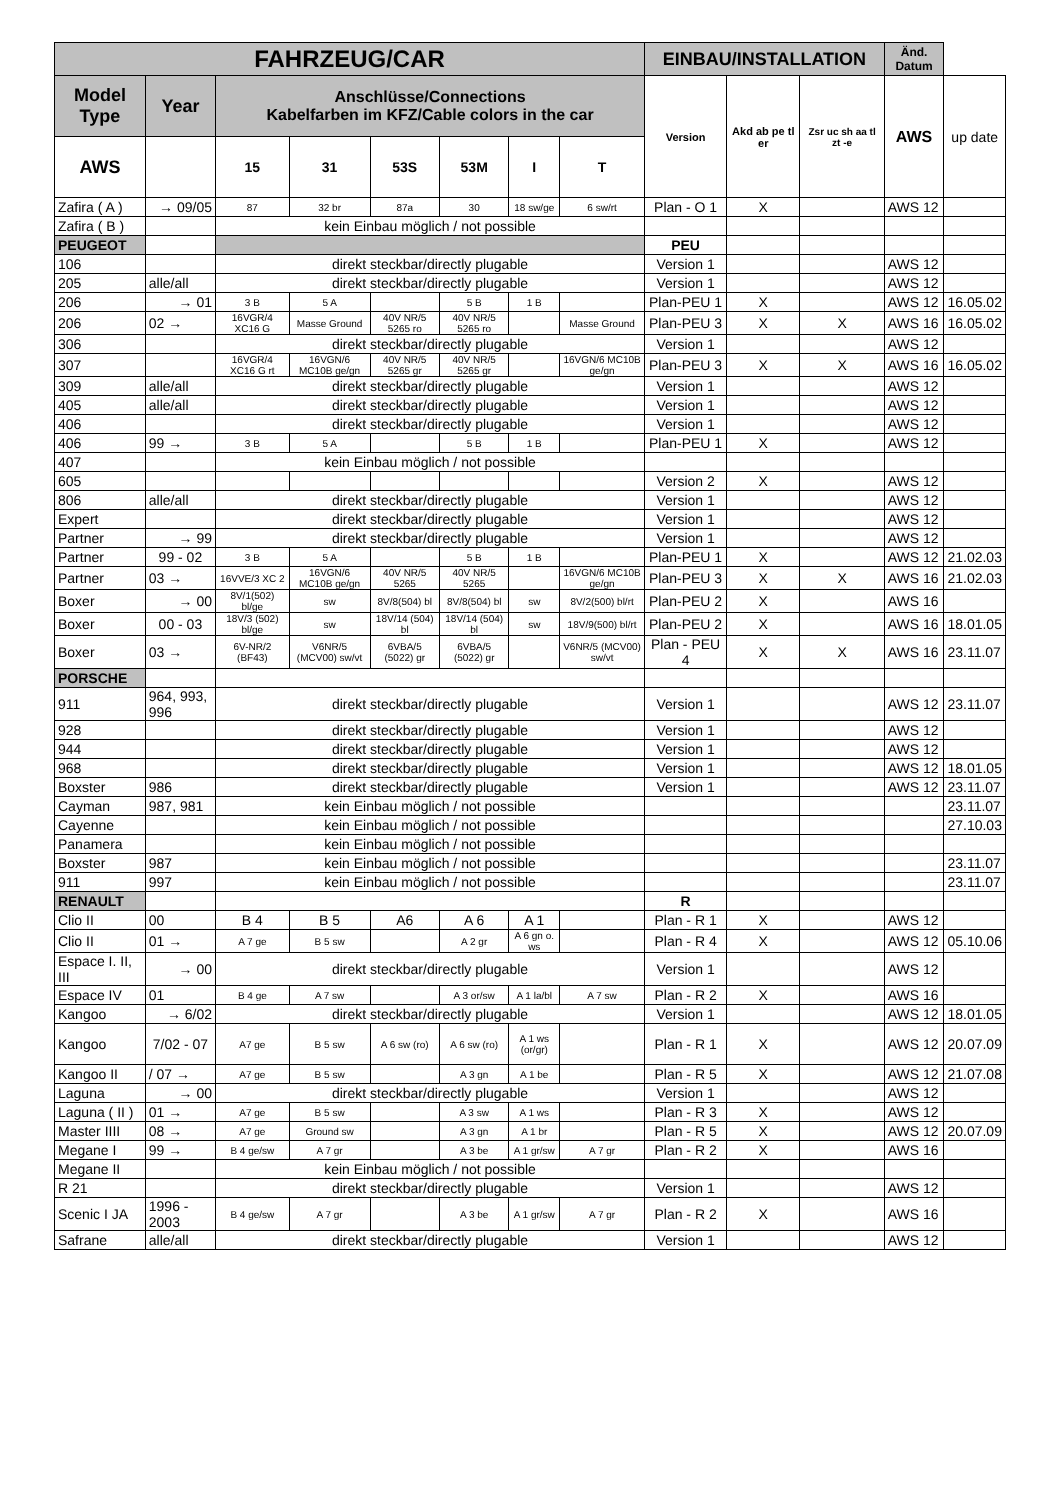| FAHRZEUG/CAR | | | | | | | | EINBAU/INSTALLATION | | | Änd. Datum | |
| --- | --- | --- | --- | --- | --- | --- | --- | --- | --- | --- | --- | --- |
| Model Type | Year | Anschlüsse/Connections Kabelfarben im KFZ/Cable colors in the car | | | | | | Version | Akd ab pe tl er | Zsr uc sh aa tl zt -e | AWS | up date |
| AWS | | 15 | 31 | 53S | 53M | I | T | | | | | |
| Zafira ( A ) | → 09/05 | 87 | 32 br | 87a | 30 | 18 sw/ge | 6 sw/rt | Plan - O 1 | X | | AWS 12 | |
| Zafira ( B ) | | kein Einbau möglich / not possible | | | | | | | | | | |
| PEUGEOT | | | | | | | | PEU | | | | |
| 106 | | direkt steckbar/directly plugable | | | | | | Version 1 | | | AWS 12 | |
| 205 | alle/all | direkt steckbar/directly plugable | | | | | | Version 1 | | | AWS 12 | |
| 206 | → 01 | 3 B | 5 A | | 5 B | 1 B | | Plan-PEU 1 | X | | AWS 12 | 16.05.02 |
| 206 | 02 → | 16VGR/4 XC16 G | Masse Ground | 40V NR/5 5265 ro | 40V NR/5 5265 ro | | Masse Ground | Plan-PEU 3 | X | X | AWS 16 | 16.05.02 |
| 306 | | direkt steckbar/directly plugable | | | | | | Version 1 | | | AWS 12 | |
| 307 | | 16VGR/4 XC16 G rt | 16VGN/6 MC10B ge/gn | 40V NR/5 5265 gr | 40V NR/5 5265 gr | | 16VGN/6 MC10B ge/gn | Plan-PEU 3 | X | X | AWS 16 | 16.05.02 |
| 309 | alle/all | direkt steckbar/directly plugable | | | | | | Version 1 | | | AWS 12 | |
| 405 | alle/all | direkt steckbar/directly plugable | | | | | | Version 1 | | | AWS 12 | |
| 406 | | direkt steckbar/directly plugable | | | | | | Version 1 | | | AWS 12 | |
| 406 | 99 → | 3 B | 5 A | | 5 B | 1 B | | Plan-PEU 1 | X | | AWS 12 | |
| 407 | | kein Einbau möglich / not possible | | | | | | | | | | |
| 605 | | | | | | | | Version 2 | X | | AWS 12 | |
| 806 | alle/all | direkt steckbar/directly plugable | | | | | | Version 1 | | | AWS 12 | |
| Expert | | direkt steckbar/directly plugable | | | | | | Version 1 | | | AWS 12 | |
| Partner | → 99 | direkt steckbar/directly plugable | | | | | | Version 1 | | | AWS 12 | |
| Partner | 99 - 02 | 3 B | 5 A | | 5 B | 1 B | | Plan-PEU 1 | X | | AWS 12 | 21.02.03 |
| Partner | 03 → | 16VVE/3 XC 2 | 16VGN/6 MC10B ge/gn | 40V NR/5 5265 | 40V NR/5 5265 | | 16VGN/6 MC10B ge/gn | Plan-PEU 3 | X | X | AWS 16 | 21.02.03 |
| Boxer | → 00 | 8V/1(502) bl/ge | sw | 8V/8(504) bl | 8V/8(504) bl | sw | 8V/2(500) bl/rt | Plan-PEU 2 | X | | AWS 16 | |
| Boxer | 00 - 03 | 18V/3 (502) bl/ge | sw | 18V/14 (504) bl | 18V/14 (504) bl | sw | 18V/9(500) bl/rt | Plan-PEU 2 | X | | AWS 16 | 18.01.05 |
| Boxer | 03 → | 6V-NR/2 (BF43) | V6NR/5 (MCV00) sw/vt | 6VBA/5 (5022) gr | 6VBA/5 (5022) gr | | V6NR/5 (MCV00) sw/vt | Plan - PEU 4 | X | X | AWS 16 | 23.11.07 |
| PORSCHE | | | | | | | | | | | | |
| 911 | 964, 993, 996 | direkt steckbar/directly plugable | | | | | | Version 1 | | | AWS 12 | 23.11.07 |
| 928 | | direkt steckbar/directly plugable | | | | | | Version 1 | | | AWS 12 | |
| 944 | | direkt steckbar/directly plugable | | | | | | Version 1 | | | AWS 12 | |
| 968 | | direkt steckbar/directly plugable | | | | | | Version 1 | | | AWS 12 | 18.01.05 |
| Boxster | 986 | direkt steckbar/directly plugable | | | | | | Version 1 | | | AWS 12 | 23.11.07 |
| Cayman | 987, 981 | kein Einbau möglich / not possible | | | | | | | | | | 23.11.07 |
| Cayenne | | kein Einbau möglich / not possible | | | | | | | | | | 27.10.03 |
| Panamera | | kein Einbau möglich / not possible | | | | | | | | | | |
| Boxster | 987 | kein Einbau möglich / not possible | | | | | | | | | | 23.11.07 |
| 911 | 997 | kein Einbau möglich / not possible | | | | | | | | | | 23.11.07 |
| RENAULT | | | | | | | | R | | | | |
| Clio II | 00 | B 4 | B 5 | A6 | A 6 | A 1 | | Plan - R 1 | X | | AWS 12 | |
| Clio II | 01 → | A 7 ge | B 5 sw | | A 2 gr | A 6 gn o. ws | | Plan - R 4 | X | | AWS 12 | 05.10.06 |
| Espace I. II, III | → 00 | direkt steckbar/directly plugable | | | | | | Version 1 | | | AWS 12 | |
| Espace IV | 01 | B 4 ge | A 7 sw | | A 3 or/sw | A 1 la/bl | A 7 sw | Plan - R 2 | X | | AWS 16 | |
| Kangoo | → 6/02 | direkt steckbar/directly plugable | | | | | | Version 1 | | | AWS 12 | 18.01.05 |
| Kangoo | 7/02 - 07 | A7 ge | B 5 sw | A 6 sw (ro) | A 6 sw (ro) | A 1 ws (or/gr) | | Plan - R 1 | X | | AWS 12 | 20.07.09 |
| Kangoo II | / 07 → | A7 ge | B 5 sw | | A 3 gn | A 1 be | | Plan - R 5 | X | | AWS 12 | 21.07.08 |
| Laguna | → 00 | direkt steckbar/directly plugable | | | | | | Version 1 | | | AWS 12 | |
| Laguna ( II ) | 01 → | A7 ge | B 5 sw | | A 3 sw | A 1 ws | | Plan - R 3 | X | | AWS 12 | |
| Master IIII | 08 → | A7 ge | Ground sw | | A 3 gn | A 1 br | | Plan - R 5 | X | | AWS 12 | 20.07.09 |
| Megane I | 99 → | B 4 ge/sw | A 7 gr | | A 3 be | A 1 gr/sw | A 7 gr | Plan - R 2 | X | | AWS 16 | |
| Megane II | | kein Einbau möglich / not possible | | | | | | | | | | |
| R 21 | | direkt steckbar/directly plugable | | | | | | Version 1 | | | AWS 12 | |
| Scenic I JA | 1996 - 2003 | B 4 ge/sw | A 7 gr | | A 3 be | A 1 gr/sw | A 7 gr | Plan - R 2 | X | | AWS 16 | |
| Safrane | alle/all | direkt steckbar/directly plugable | | | | | | Version 1 | | | AWS 12 | |